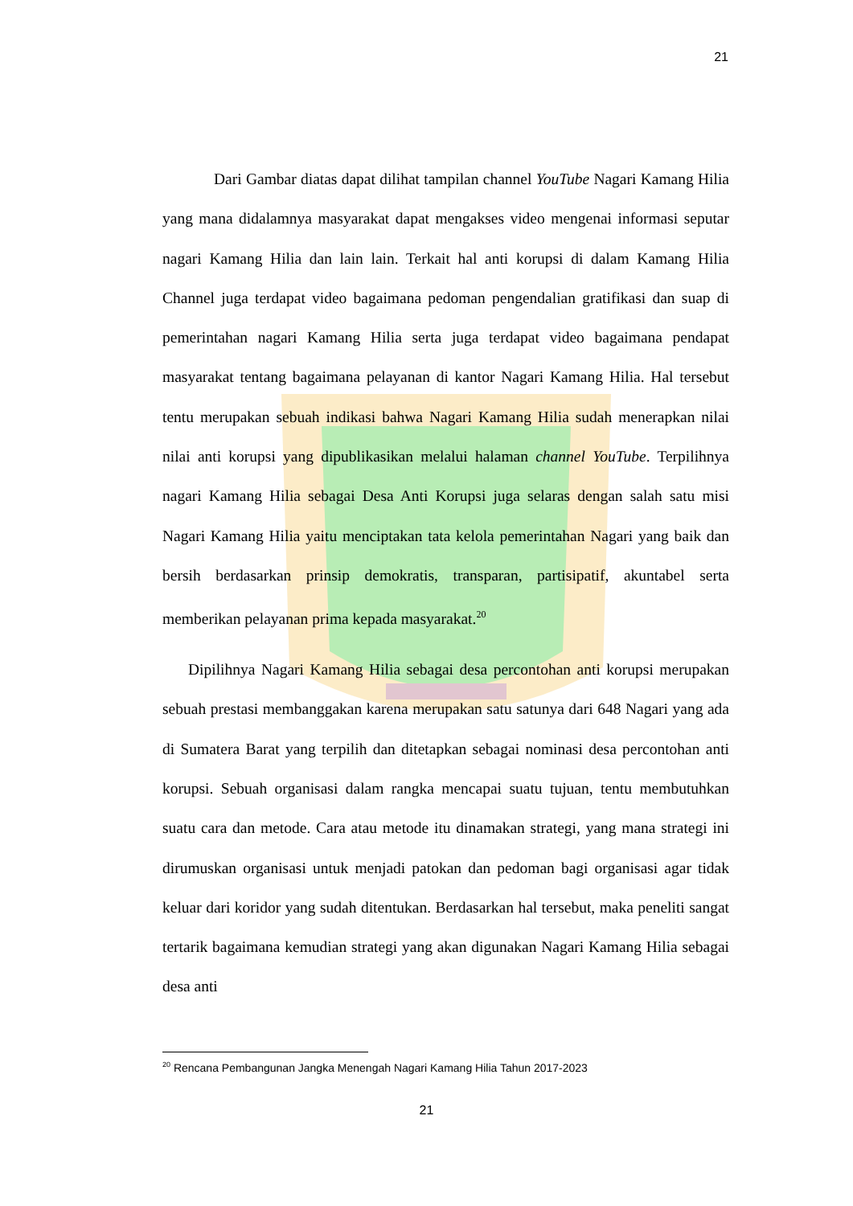21
Dari Gambar diatas dapat dilihat tampilan channel YouTube Nagari Kamang Hilia yang mana didalamnya masyarakat dapat mengakses video mengenai informasi seputar nagari Kamang Hilia dan lain lain. Terkait hal anti korupsi di dalam Kamang Hilia Channel juga terdapat video bagaimana pedoman pengendalian gratifikasi dan suap di pemerintahan nagari Kamang Hilia serta juga terdapat video bagaimana pendapat masyarakat tentang bagaimana pelayanan di kantor Nagari Kamang Hilia. Hal tersebut tentu merupakan sebuah indikasi bahwa Nagari Kamang Hilia sudah menerapkan nilai nilai anti korupsi yang dipublikasikan melalui halaman channel YouTube. Terpilihnya nagari Kamang Hilia sebagai Desa Anti Korupsi juga selaras dengan salah satu misi Nagari Kamang Hilia yaitu menciptakan tata kelola pemerintahan Nagari yang baik dan bersih berdasarkan prinsip demokratis, transparan, partisipatif, akuntabel serta memberikan pelayanan prima kepada masyarakat.<sup>20</sup>
Dipilihnya Nagari Kamang Hilia sebagai desa percontohan anti korupsi merupakan sebuah prestasi membanggakan karena merupakan satu satunya dari 648 Nagari yang ada di Sumatera Barat yang terpilih dan ditetapkan sebagai nominasi desa percontohan anti korupsi. Sebuah organisasi dalam rangka mencapai suatu tujuan, tentu membutuhkan suatu cara dan metode. Cara atau metode itu dinamakan strategi, yang mana strategi ini dirumuskan organisasi untuk menjadi patokan dan pedoman bagi organisasi agar tidak keluar dari koridor yang sudah ditentukan. Berdasarkan hal tersebut, maka peneliti sangat tertarik bagaimana kemudian strategi yang akan digunakan Nagari Kamang Hilia sebagai desa anti
<sup>20</sup> Rencana Pembangunan Jangka Menengah Nagari Kamang Hilia Tahun 2017-2023
21